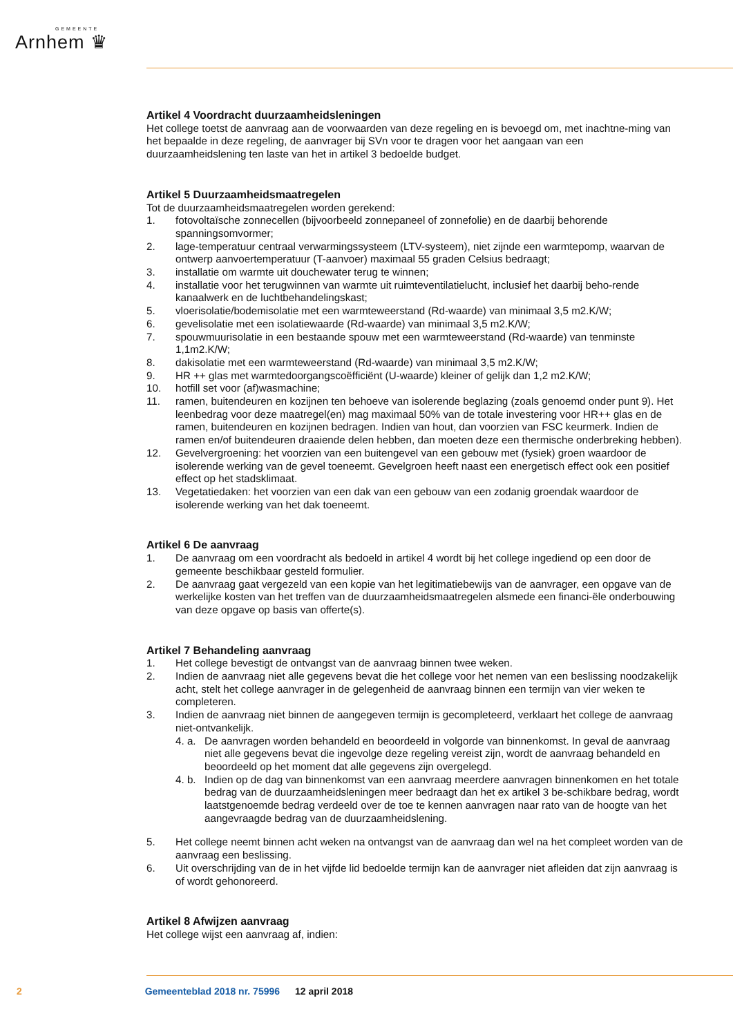GEMEENTE
Arnhem ♛
Artikel 4 Voordracht duurzaamheidsleningen
Het college toetst de aanvraag aan de voorwaarden van deze regeling en is bevoegd om, met inachtne-ming van het bepaalde in deze regeling, de aanvrager bij SVn voor te dragen voor het aangaan van een duurzaamheidslening ten laste van het in artikel 3 bedoelde budget.
Artikel 5 Duurzaamheidsmaatregelen
Tot de duurzaamheidsmaatregelen worden gerekend:
1. fotovoltaïsche zonnecellen (bijvoorbeeld zonnepaneel of zonnefolie) en de daarbij behorende spanningsomvormer;
2. lage-temperatuur centraal verwarmingssysteem (LTV-systeem), niet zijnde een warmtepomp, waarvan de ontwerp aanvoertemperatuur (T-aanvoer) maximaal 55 graden Celsius bedraagt;
3. installatie om warmte uit douchewater terug te winnen;
4. installatie voor het terugwinnen van warmte uit ruimteventilatielucht, inclusief het daarbij beho-rende kanaalwerk en de luchtbehandelingskast;
5. vloerisolatie/bodemisolatie met een warmteweerstand (Rd-waarde) van minimaal 3,5 m2.K/W;
6. gevelisolatie met een isolatiewaarde (Rd-waarde) van minimaal 3,5 m2.K/W;
7. spouwmuurisolatie in een bestaande spouw met een warmteweerstand (Rd-waarde) van tenminste 1,1m2.K/W;
8. dakisolatie met een warmteweerstand (Rd-waarde) van minimaal 3,5 m2.K/W;
9. HR ++ glas met warmtedoorgangscoëfficiënt (U-waarde) kleiner of gelijk dan 1,2 m2.K/W;
10. hotfill set voor (af)wasmachine;
11. ramen, buitendeuren en kozijnen ten behoeve van isolerende beglazing (zoals genoemd onder punt 9). Het leenbedrag voor deze maatregel(en) mag maximaal 50% van de totale investering voor HR++ glas en de ramen, buitendeuren en kozijnen bedragen. Indien van hout, dan voorzien van FSC keurmerk. Indien de ramen en/of buitendeuren draaiende delen hebben, dan moeten deze een thermische onderbreking hebben).
12. Gevelvergroening: het voorzien van een buitengevel van een gebouw met (fysiek) groen waardoor de isolerende werking van de gevel toeneemt. Gevelgroen heeft naast een energetisch effect ook een positief effect op het stadsklimaat.
13. Vegetatiedaken: het voorzien van een dak van een gebouw van een zodanig groendak waardoor de isolerende werking van het dak toeneemt.
Artikel 6 De aanvraag
1. De aanvraag om een voordracht als bedoeld in artikel 4 wordt bij het college ingediend op een door de gemeente beschikbaar gesteld formulier.
2. De aanvraag gaat vergezeld van een kopie van het legitimatiebewijs van de aanvrager, een opgave van de werkelijke kosten van het treffen van de duurzaamheidsmaatregelen alsmede een financi-ële onderbouwing van deze opgave op basis van offerte(s).
Artikel 7 Behandeling aanvraag
1. Het college bevestigt de ontvangst van de aanvraag binnen twee weken.
2. Indien de aanvraag niet alle gegevens bevat die het college voor het nemen van een beslissing noodzakelijk acht, stelt het college aanvrager in de gelegenheid de aanvraag binnen een termijn van vier weken te completeren.
3. Indien de aanvraag niet binnen de aangegeven termijn is gecompleteerd, verklaart het college de aanvraag niet-ontvankelijk.
4. a. De aanvragen worden behandeld en beoordeeld in volgorde van binnenkomst. In geval de aanvraag niet alle gegevens bevat die ingevolge deze regeling vereist zijn, wordt de aanvraag behandeld en beoordeeld op het moment dat alle gegevens zijn overgelegd.
4. b. Indien op de dag van binnenkomst van een aanvraag meerdere aanvragen binnenkomen en het totale bedrag van de duurzaamheidsleningen meer bedraagt dan het ex artikel 3 be-schikbare bedrag, wordt laatstgenoemde bedrag verdeeld over de toe te kennen aanvragen naar rato van de hoogte van het aangevraagde bedrag van de duurzaamheidslening.
5. Het college neemt binnen acht weken na ontvangst van de aanvraag dan wel na het compleet worden van de aanvraag een beslissing.
6. Uit overschrijding van de in het vijfde lid bedoelde termijn kan de aanvrager niet afleiden dat zijn aanvraag is of wordt gehonoreerd.
Artikel 8 Afwijzen aanvraag
Het college wijst een aanvraag af, indien:
2 Gemeenteblad 2018 nr. 75996 12 april 2018